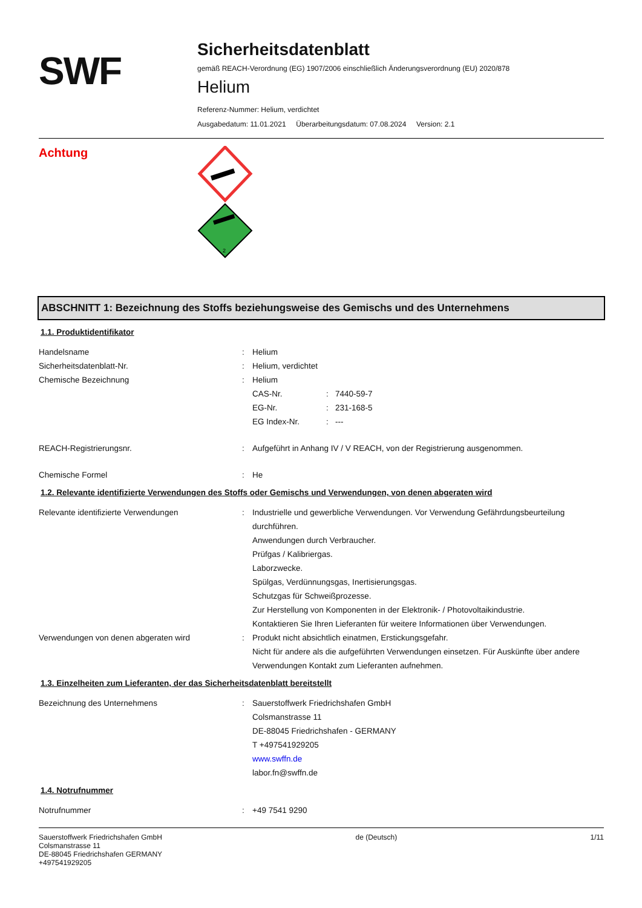SWF
Sicherheitsdatenblatt
gemäß REACH-Verordnung (EG) 1907/2006 einschließlich Änderungsverordnung (EU) 2020/878
Helium
Referenz-Nummer: Helium, verdichtet
Ausgabedatum: 11.01.2021 Überarbeitungsdatum: 07.08.2024 Version: 2.1
Achtung
2
ABSCHNITT 1: Bezeichnung des Stoffs beziehungsweise des Gemischs und des Unternehmens
1.1. Produktidentifikator
Handelsname : Helium
Sicherheitsdatenblatt-Nr. : Helium, verdichtet
Chemische Bezeichnung : Helium
CAS-Nr. : 7440-59-7
EG-Nr. : 231-168-5
EG Index-Nr. : ---
REACH-Registrierungsnr. : Aufgeführt in Anhang IV / V REACH, von der Registrierung ausgenommen.
Chemische Formel : He
1.2. Relevante identifizierte Verwendungen des Stoffs oder Gemischs und Verwendungen, von denen abgeraten wird
Relevante identifizierte Verwendungen : Industrielle und gewerbliche Verwendungen. Vor Verwendung Gefährdungsbeurteilung durchführen.
Anwendungen durch Verbraucher.
Prüfgas / Kalibriergas.
Laborzwecke.
Spülgas, Verdünnungsgas, Inertisierungsgas.
Schutzgas für Schweißprozesse.
Zur Herstellung von Komponenten in der Elektronik- / Photovoltaikindustrie.
Kontaktieren Sie Ihren Lieferanten für weitere Informationen über Verwendungen.
Verwendungen von denen abgeraten wird : Produkt nicht absichtlich einatmen, Erstickungsgefahr.
Nicht für andere als die aufgeführten Verwendungen einsetzen. Für Auskünfte über andere Verwendungen Kontakt zum Lieferanten aufnehmen.
1.3. Einzelheiten zum Lieferanten, der das Sicherheitsdatenblatt bereitstellt
Bezeichnung des Unternehmens : Sauerstoffwerk Friedrichshafen GmbH
Colsmanstrasse 11
DE-88045 Friedrichshafen - GERMANY
T +497541929205
www.swffn.de
labor.fn@swffn.de
1.4. Notrufnummer
Notrufnummer : +49 7541 9290
Sauerstoffwerk Friedrichshafen GmbH
Colsmanstrasse 11
DE-88045 Friedrichshafen GERMANY
+497541929205
de (Deutsch) 1/11